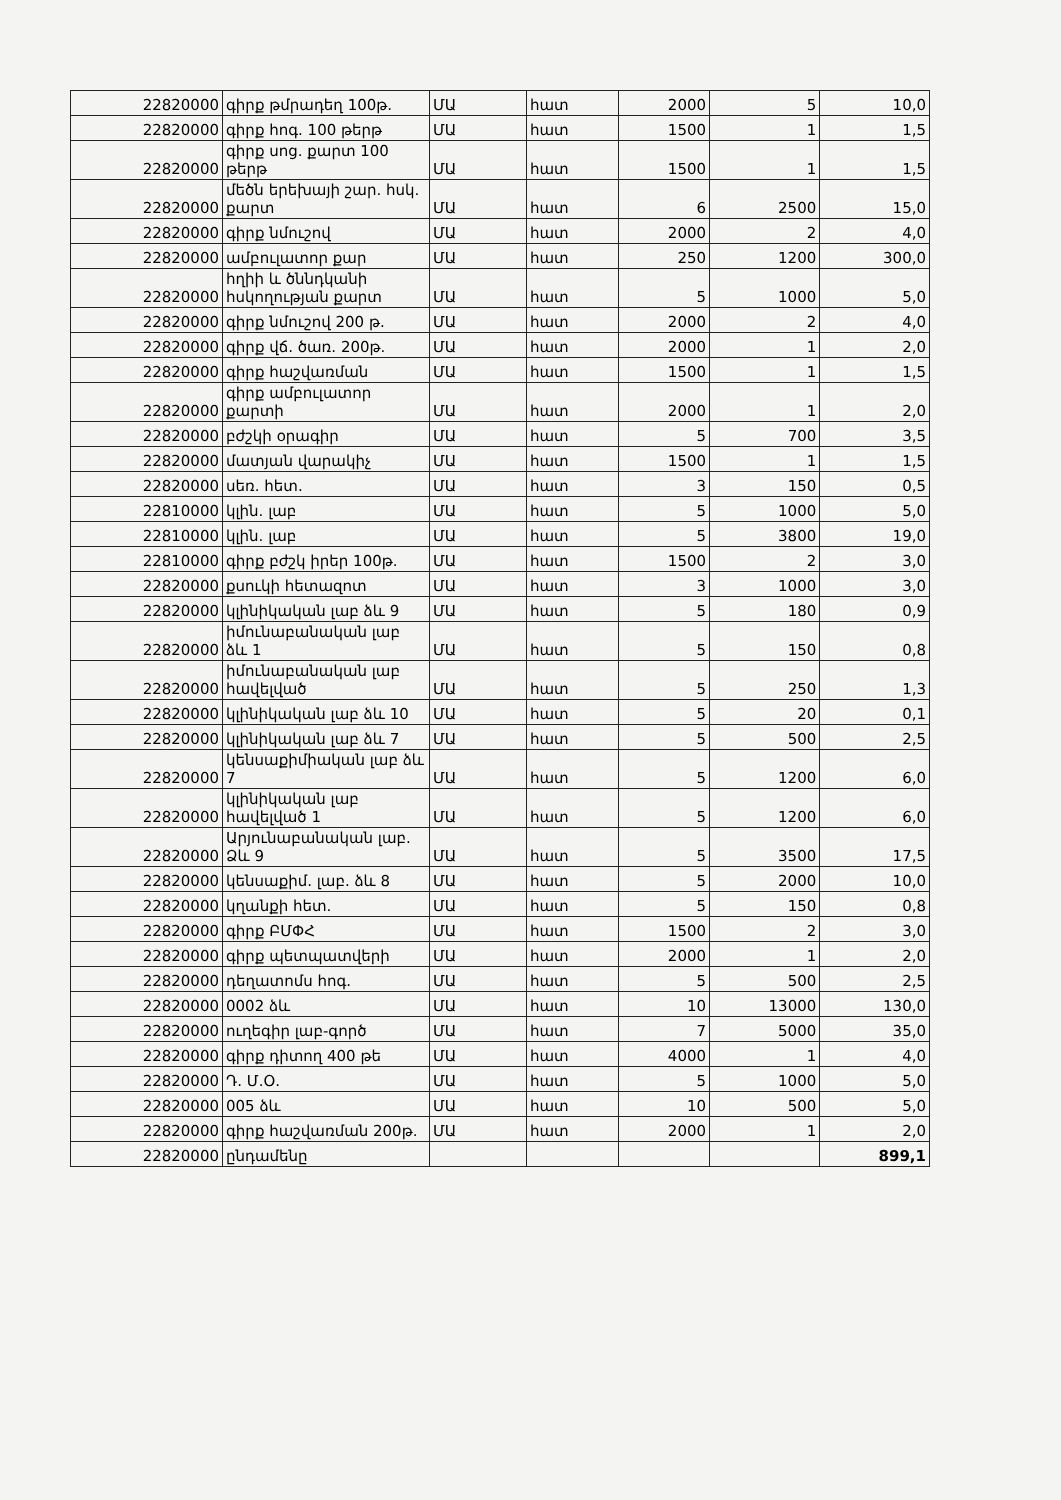| 22820000 | գիրք թմրադեղ 100թ. | ՄԱ | հատ | 2000 | 5 | 10,0 |
| 22820000 | գիրք հոգ. 100 թերթ | ՄԱ | հատ | 1500 | 1 | 1,5 |
| 22820000 | գիրք սոց. քարտ 100 թերթ | ՄԱ | հատ | 1500 | 1 | 1,5 |
| 22820000 | մեծն երեխայի շար. հսկ. քարտ | ՄԱ | հատ | 6 | 2500 | 15,0 |
| 22820000 | գիրք նմուշով | ՄԱ | հատ | 2000 | 2 | 4,0 |
| 22820000 | ամբուլատոր քար | ՄԱ | հատ | 250 | 1200 | 300,0 |
| 22820000 | հղիի և ծննդկանի հսկողության քարտ | ՄԱ | հատ | 5 | 1000 | 5,0 |
| 22820000 | գիրք նմուշով 200 թ. | ՄԱ | հատ | 2000 | 2 | 4,0 |
| 22820000 | գիրք վճ. ծառ. 200թ. | ՄԱ | հատ | 2000 | 1 | 2,0 |
| 22820000 | գիրք հաշվառման | ՄԱ | հատ | 1500 | 1 | 1,5 |
| 22820000 | գիրք ամբուլատոր քարտի | ՄԱ | հատ | 2000 | 1 | 2,0 |
| 22820000 | բժշկի օրագիր | ՄԱ | հատ | 5 | 700 | 3,5 |
| 22820000 | մատյան վարակիչ | ՄԱ | հատ | 1500 | 1 | 1,5 |
| 22820000 | սեռ. հետ. | ՄԱ | հատ | 3 | 150 | 0,5 |
| 22810000 | կլին. լաբ | ՄԱ | հատ | 5 | 1000 | 5,0 |
| 22810000 | կլին. լաբ | ՄԱ | հատ | 5 | 3800 | 19,0 |
| 22810000 | գիրք բժշկ իրեր 100թ. | ՄԱ | հատ | 1500 | 2 | 3,0 |
| 22820000 | քսուկի հետազոտ | ՄԱ | հատ | 3 | 1000 | 3,0 |
| 22820000 | կլինիկական լաբ ձև 9 | ՄԱ | հատ | 5 | 180 | 0,9 |
| 22820000 | իմունաբանական լաբ ձև 1 | ՄԱ | հատ | 5 | 150 | 0,8 |
| 22820000 | իմունաբանական լաբ հավելված | ՄԱ | հատ | 5 | 250 | 1,3 |
| 22820000 | կլինիկական լաբ ձև 10 | ՄԱ | հատ | 5 | 20 | 0,1 |
| 22820000 | կլինիկական լաբ ձև 7 | ՄԱ | հատ | 5 | 500 | 2,5 |
| 22820000 | կենսաքիմիական լաբ ձև 7 | ՄԱ | հատ | 5 | 1200 | 6,0 |
| 22820000 | կլինիկական լաբ հավելված 1 | ՄԱ | հատ | 5 | 1200 | 6,0 |
| 22820000 | Արյունաբանական լաբ. Ձև 9 | ՄԱ | հատ | 5 | 3500 | 17,5 |
| 22820000 | կենսաքիմ. լաբ. ձև 8 | ՄԱ | հատ | 5 | 2000 | 10,0 |
| 22820000 | կղանքի հետ. | ՄԱ | հատ | 5 | 150 | 0,8 |
| 22820000 | գիրք ԲՄՓՀ | ՄԱ | հատ | 1500 | 2 | 3,0 |
| 22820000 | գիրք պետպատվերի | ՄԱ | հատ | 2000 | 1 | 2,0 |
| 22820000 | դեղատոմս հոգ. | ՄԱ | հատ | 5 | 500 | 2,5 |
| 22820000 | 0002 ձև | ՄԱ | հատ | 10 | 13000 | 130,0 |
| 22820000 | ուղեգիր լաբ-գործ | ՄԱ | հատ | 7 | 5000 | 35,0 |
| 22820000 | գիրք դիտող 400 թե | ՄԱ | հատ | 4000 | 1 | 4,0 |
| 22820000 | Դ. Մ.Օ. | ՄԱ | հատ | 5 | 1000 | 5,0 |
| 22820000 | 005 ձև | ՄԱ | հատ | 10 | 500 | 5,0 |
| 22820000 | գիրք հաշվառման 200թ. | ՄԱ | հատ | 2000 | 1 | 2,0 |
| 22820000 | ընդամենը | | | | | 899,1 |